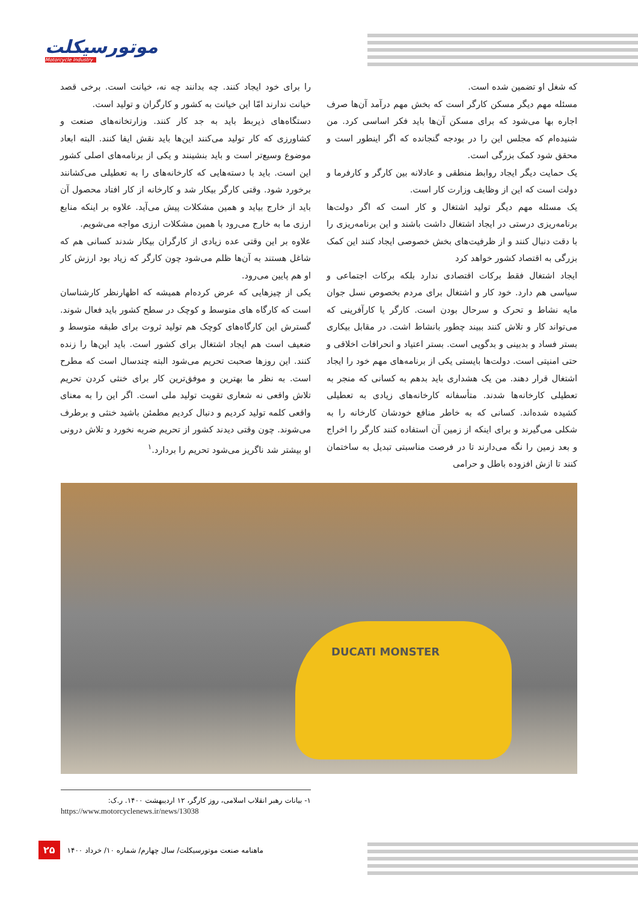موتورسیکلت
Motorcycle Industry
که شغل او تضمین شده است.
مسئله مهم دیگر مسکن کارگر است که بخش مهم درآمد آن‌ها صرف اجاره بها می‌شود که برای مسکن آن‌ها باید فکر اساسی کرد. من شنیده‌ام که مجلس این را در بودجه گنجانده که اگر اینطور است و محقق شود کمک بزرگی است.
یک حمایت دیگر ایجاد روابط منطقی و عادلانه بین کارگر و کارفرما و دولت است که این از وظایف وزارت کار است.
یک مسئله مهم دیگر تولید اشتغال و کار است که اگر دولت‌ها برنامه‌ریزی درستی در ایجاد اشتغال داشت باشند و این برنامه‌ریزی را با دقت دنبال کنند و از ظرفیت‌های بخش خصوصی ایجاد کنند این کمک بزرگی به اقتصاد کشور خواهد کرد
ایجاد اشتغال فقط برکات اقتصادی ندارد بلکه برکات اجتماعی و سیاسی هم دارد. خود کار و اشتغال برای مردم بخصوص نسل جوان مایه نشاط و تحرک و سرحال بودن است. کارگر یا کارآفرینی که می‌تواند کار و تلاش کنند ببیند چطور بانشاط اشت. در مقابل بیکاری بستر فساد و بدبینی و بدگویی است. بستر اعتیاد و انحرافات اخلاقی و حتی امنیتی است. دولت‌ها بایستی یکی از برنامه‌های مهم خود را ایجاد اشتغال قرار دهند. من یک هشداری باید بدهم به کسانی که منجر به تعطیلی کارخانه‌ها شدند. متأسفانه کارخانه‌های زیادی به تعطیلی کشیده شده‌اند. کسانی که به خاطر منافع خودشان کارخانه را به شکلی می‌گیرند و برای اینکه از زمین آن استفاده کنند کارگر را اخراج و بعد زمین را نگه می‌دارند تا در فرصت مناسبتی تبدیل به ساختمان کنند تا ازش افزوده باطل و حرامی
را برای خود ایجاد کنند. چه بدانند چه نه، خیانت است. برخی قصد خیانت ندارند امّا این خیانت به کشور و کارگران و تولید است.
دستگاه‌های ذیربط باید به جد کار کنند. وزارتخانه‌های صنعت و کشاورزی که کار تولید می‌کنند این‌ها باید نقش ایفا کنند. البته ابعاد موضوع وسیع‌تر است و باید بنشینند و یکی از برنامه‌های اصلی کشور این است. باید با دسته‌هایی که کارخانه‌های را به تعطیلی می‌کشانند برخورد شود. وقتی کارگر بیکار شد و کارخانه از کار افتاد محصول آن باید از خارج بیاید و همین مشکلات پیش می‌آید. علاوه بر اینکه منابع ارزی ما به خارج می‌رود با همین مشکلات ارزی مواجه می‌شویم.
علاوه بر این وقتی عده زیادی از کارگران بیکار شدند کسانی هم که شاغل هستند به آن‌ها ظلم می‌شود چون کارگر که زیاد بود ارزش کار او هم پایین می‌رود.
یکی از چیزهایی که عرض کرده‌ام همیشه که اظهارنظر کارشناسان است که کارگاه های متوسط و کوچک در سطح کشور باید فعال شوند. گسترش این کارگاه‌های کوچک هم تولید ثروت برای طبقه متوسط و ضعیف است هم ایجاد اشتغال برای کشور است. باید این‌ها را زنده کنند. این روزها صحبت تحریم می‌شود البته چندسال است که مطرح است. به نظر ما بهترین و موفق‌ترین کار برای خنثی کردن تحریم تلاش واقعی نه شعاری تقویت تولید ملی است. اگر این را به معنای واقعی کلمه تولید کردیم و دنبال کردیم مطمئن باشید خنثی و برطرف می‌شوند. چون وقتی دیدند کشور از تحریم ضربه نخورد و تلاش درونی او بیشتر شد ناگریز می‌شود تحریم را بردارد.<sup>۱</sup>
DUCATI MONSTER
۱- بیانات رهبر انقلاب اسلامی، روز کارگر، ۱۲ اردیبهشت ۱۴۰۰. ر.ک:
https://www.motorcyclenews.ir/news/13038
۲۵ ماهنامه صنعت موتورسیکلت/ سال چهارم/ شماره ۱۰/ خرداد ۱۴۰۰